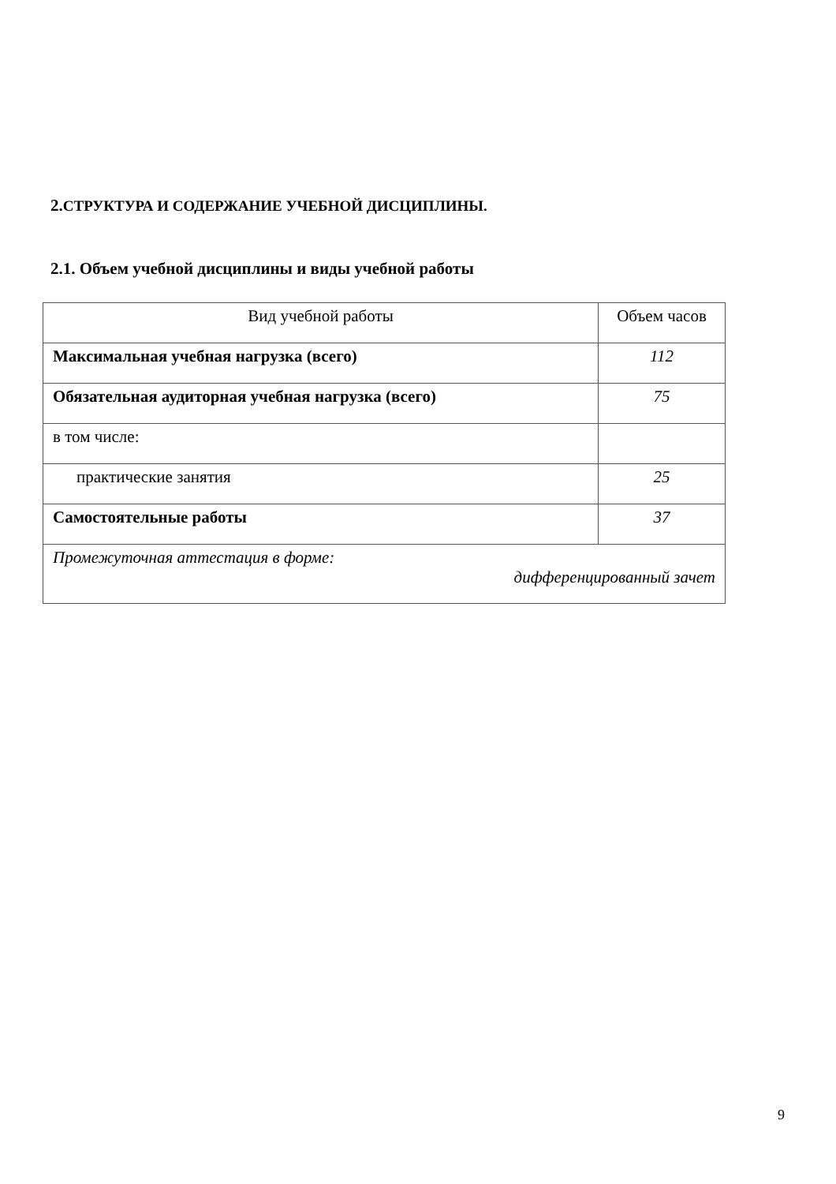2. СТРУКТУРА И СОДЕРЖАНИЕ УЧЕБНОЙ ДИСЦИПЛИНЫ.
2.1. Объем учебной дисциплины и виды учебной работы
| Вид учебной работы | Объем часов |
| --- | --- |
| Максимальная учебная нагрузка (всего) | 112 |
| Обязательная аудиторная учебная нагрузка (всего) | 75 |
| в том числе: | |
| практические занятия | 25 |
| Самостоятельные работы | 37 |
| Промежуточная аттестация в форме: дифференцированный зачет | |
9